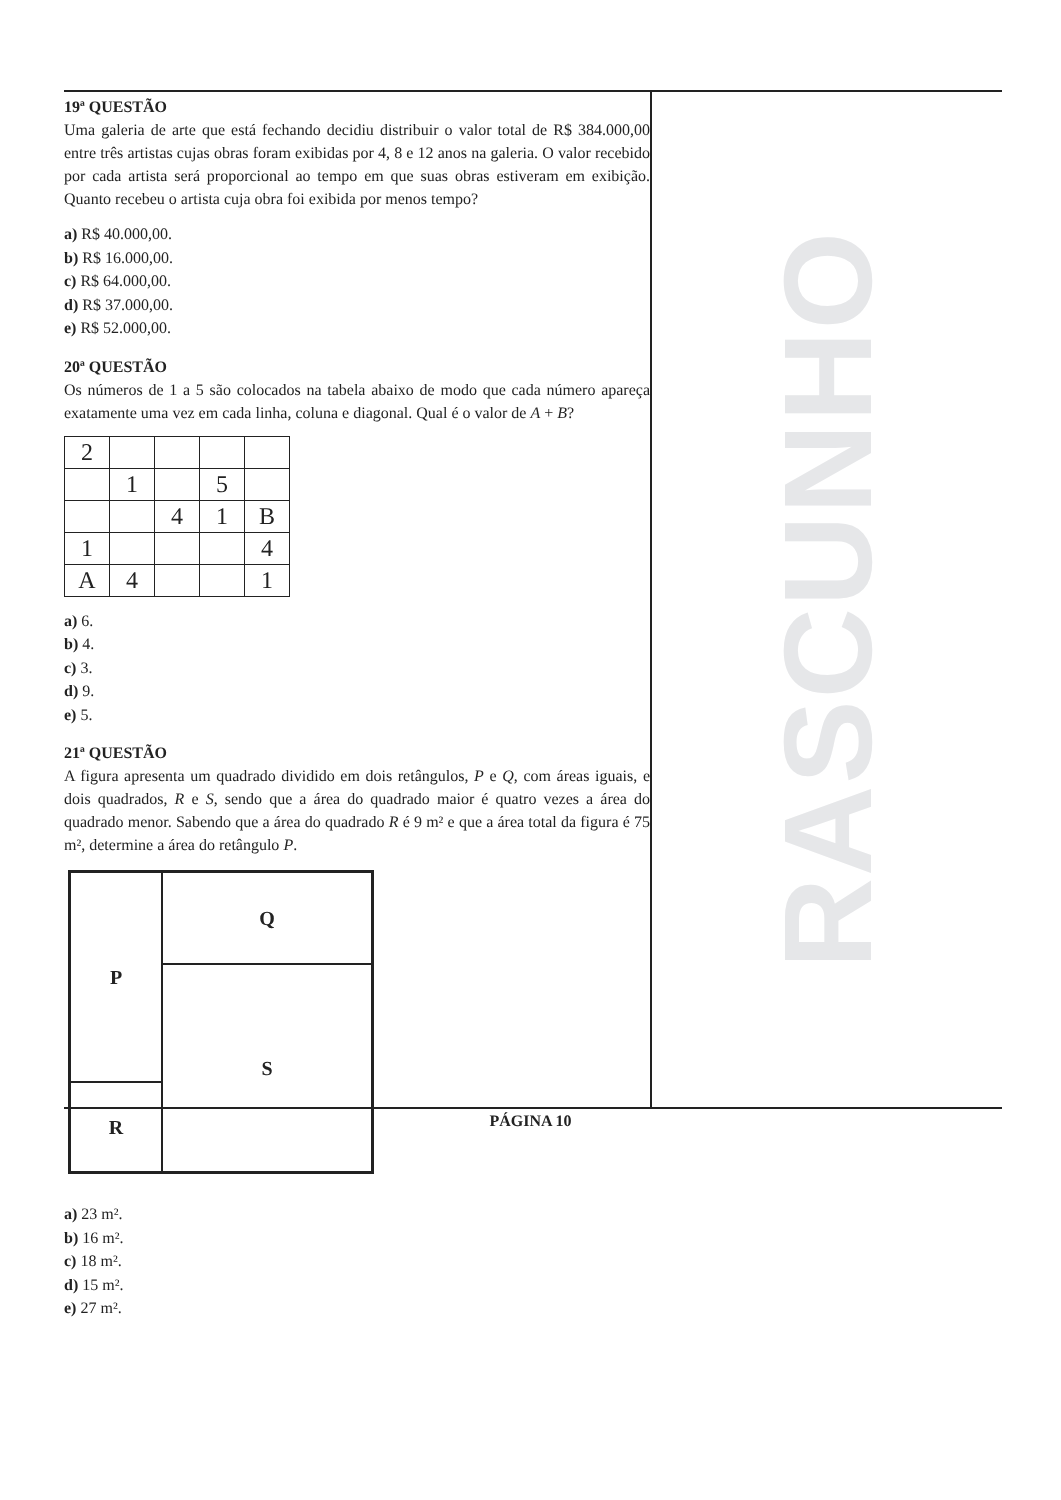19ª QUESTÃO
Uma galeria de arte que está fechando decidiu distribuir o valor total de R$ 384.000,00 entre três artistas cujas obras foram exibidas por 4, 8 e 12 anos na galeria. O valor recebido por cada artista será proporcional ao tempo em que suas obras estiveram em exibição. Quanto recebeu o artista cuja obra foi exibida por menos tempo?
a) R$ 40.000,00.
b) R$ 16.000,00.
c) R$ 64.000,00.
d) R$ 37.000,00.
e) R$ 52.000,00.
20ª QUESTÃO
Os números de 1 a 5 são colocados na tabela abaixo de modo que cada número apareça exatamente uma vez em cada linha, coluna e diagonal. Qual é o valor de A + B?
| 2 | | | | |
| | 1 | | 5 | |
| | | 4 | 1 | B |
| 1 | | | | 4 |
| A | 4 | | | 1 |
a) 6.
b) 4.
c) 3.
d) 9.
e) 5.
21ª QUESTÃO
A figura apresenta um quadrado dividido em dois retângulos, P e Q, com áreas iguais, e dois quadrados, R e S, sendo que a área do quadrado maior é quatro vezes a área do quadrado menor. Sabendo que a área do quadrado R é 9 m² e que a área total da figura é 75 m², determine a área do retângulo P.
P
Q
S
R
a) 23 m².
b) 16 m².
c) 18 m².
d) 15 m².
e) 27 m².
RASCUNHO
PÁGINA 10